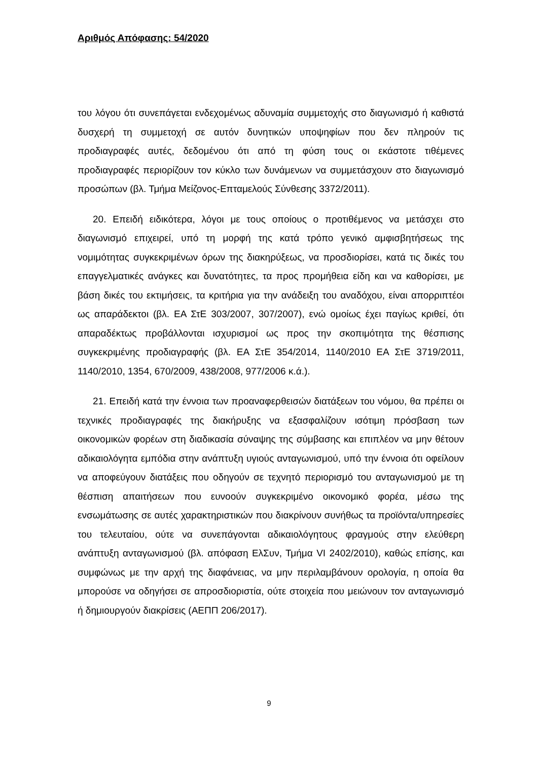Αριθμός Απόφασης: 54/2020
του λόγου ότι συνεπάγεται ενδεχομένως αδυναμία συμμετοχής στο διαγωνισμό ή καθιστά δυσχερή τη συμμετοχή σε αυτόν δυνητικών υποψηφίων που δεν πληρούν τις προδιαγραφές αυτές, δεδομένου ότι από τη φύση τους οι εκάστοτε τιθέμενες προδιαγραφές περιορίζουν τον κύκλο των δυνάμενων να συμμετάσχουν στο διαγωνισμό προσώπων (βλ. Τμήμα Μείζονος-Επταμελούς Σύνθεσης 3372/2011).
20. Επειδή ειδικότερα, λόγοι με τους οποίους ο προτιθέμενος να μετάσχει στο διαγωνισμό επιχειρεί, υπό τη μορφή της κατά τρόπο γενικό αμφισβητήσεως της νομιμότητας συγκεκριμένων όρων της διακηρύξεως, να προσδιορίσει, κατά τις δικές του επαγγελματικές ανάγκες και δυνατότητες, τα προς προμήθεια είδη και να καθορίσει, με βάση δικές του εκτιμήσεις, τα κριτήρια για την ανάδειξη του αναδόχου, είναι απορριπτέοι ως απαράδεκτοι (βλ. ΕΑ ΣτΕ 303/2007, 307/2007), ενώ ομοίως έχει παγίως κριθεί, ότι απαραδέκτως προβάλλονται ισχυρισμοί ως προς την σκοπιμότητα της θέσπισης συγκεκριμένης προδιαγραφής (βλ. ΕΑ ΣτΕ 354/2014, 1140/2010 ΕΑ ΣτΕ 3719/2011, 1140/2010, 1354, 670/2009, 438/2008, 977/2006 κ.ά.).
21. Επειδή κατά την έννοια των προαναφερθεισών διατάξεων του νόμου, θα πρέπει οι τεχνικές προδιαγραφές της διακήρυξης να εξασφαλίζουν ισότιμη πρόσβαση των οικονομικών φορέων στη διαδικασία σύναψης της σύμβασης και επιπλέον να μην θέτουν αδικαιολόγητα εμπόδια στην ανάπτυξη υγιούς ανταγωνισμού, υπό την έννοια ότι οφείλουν να αποφεύγουν διατάξεις που οδηγούν σε τεχνητό περιορισμό του ανταγωνισμού με τη θέσπιση απαιτήσεων που ευνοούν συγκεκριμένο οικονομικό φορέα, μέσω της ενσωμάτωσης σε αυτές χαρακτηριστικών που διακρίνουν συνήθως τα προϊόντα/υπηρεσίες του τελευταίου, ούτε να συνεπάγονται αδικαιολόγητους φραγμούς στην ελεύθερη ανάπτυξη ανταγωνισμού (βλ. απόφαση ΕλΣυν, Τμήμα VI 2402/2010), καθώς επίσης, και συμφώνως με την αρχή της διαφάνειας, να μην περιλαμβάνουν ορολογία, η οποία θα μπορούσε να οδηγήσει σε απροσδιοριστία, ούτε στοιχεία που μειώνουν τον ανταγωνισμό ή δημιουργούν διακρίσεις (ΑΕΠΠ 206/2017).
9